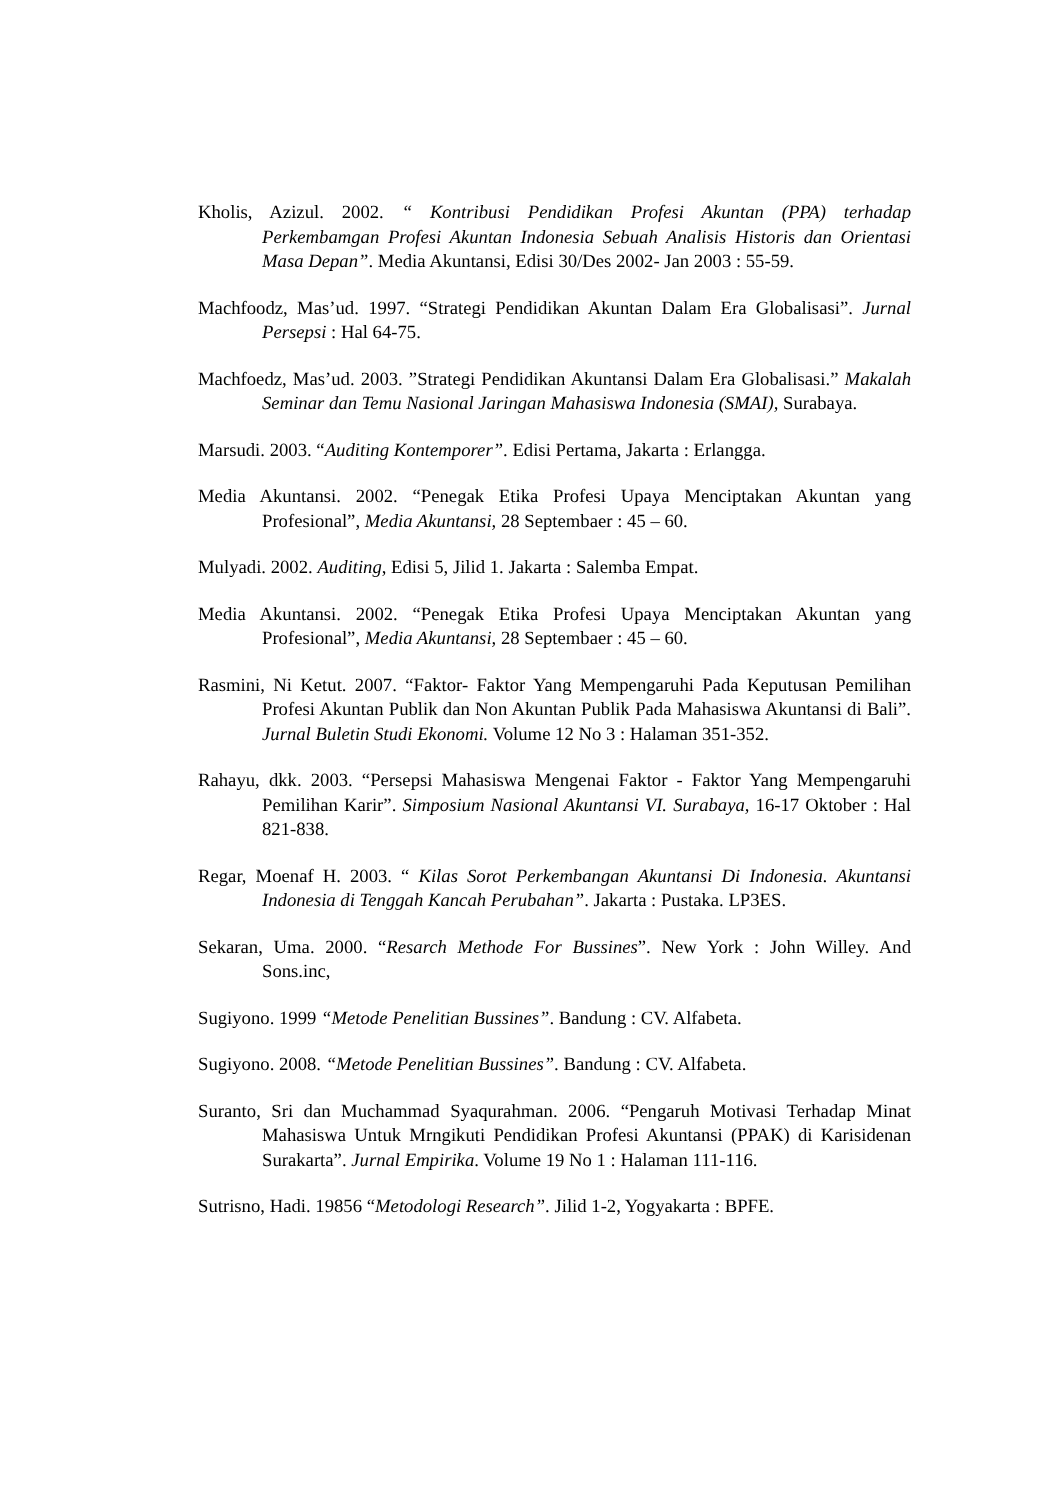Kholis, Azizul. 2002. “ Kontribusi Pendidikan Profesi Akuntan (PPA) terhadap Perkembamgan Profesi Akuntan Indonesia Sebuah Analisis Historis dan Orientasi Masa Depan”. Media Akuntansi, Edisi 30/Des 2002- Jan 2003 : 55-59.
Machfoodz, Mas’ud. 1997. “Strategi Pendidikan Akuntan Dalam Era Globalisasi”. Jurnal Persepsi : Hal 64-75.
Machfoedz, Mas’ud. 2003. ”Strategi Pendidikan Akuntansi Dalam Era Globalisasi.” Makalah Seminar dan Temu Nasional Jaringan Mahasiswa Indonesia (SMAI), Surabaya.
Marsudi. 2003. “Auditing Kontemporer”. Edisi Pertama, Jakarta : Erlangga.
Media Akuntansi. 2002. “Penegak Etika Profesi Upaya Menciptakan Akuntan yang Profesional”, Media Akuntansi, 28 Septembaer : 45 – 60.
Mulyadi. 2002. Auditing, Edisi 5, Jilid 1. Jakarta : Salemba Empat.
Media Akuntansi. 2002. “Penegak Etika Profesi Upaya Menciptakan Akuntan yang Profesional”, Media Akuntansi, 28 Septembaer : 45 – 60.
Rasmini, Ni Ketut. 2007. “Faktor- Faktor Yang Mempengaruhi Pada Keputusan Pemilihan Profesi Akuntan Publik dan Non Akuntan Publik Pada Mahasiswa Akuntansi di Bali”. Jurnal Buletin Studi Ekonomi. Volume 12 No 3 : Halaman 351-352.
Rahayu, dkk. 2003. “Persepsi Mahasiswa Mengenai Faktor - Faktor Yang Mempengaruhi Pemilihan Karir”. Simposium Nasional Akuntansi VI. Surabaya, 16-17 Oktober : Hal 821-838.
Regar, Moenaf H. 2003. “ Kilas Sorot Perkembangan Akuntansi Di Indonesia. Akuntansi Indonesia di Tenggah Kancah Perubahan”. Jakarta : Pustaka. LP3ES.
Sekaran, Uma. 2000. “Resarch Methode For Bussines”. New York : John Willey. And Sons.inc,
Sugiyono. 1999 “Metode Penelitian Bussines”. Bandung : CV. Alfabeta.
Sugiyono. 2008. “Metode Penelitian Bussines”. Bandung : CV. Alfabeta.
Suranto, Sri dan Muchammad Syaqurahman. 2006. “Pengaruh Motivasi Terhadap Minat Mahasiswa Untuk Mrngikuti Pendidikan Profesi Akuntansi (PPAK) di Karisidenan Surakarta”. Jurnal Empirika. Volume 19 No 1 : Halaman 111-116.
Sutrisno, Hadi. 19856 “Metodologi Research”. Jilid 1-2, Yogyakarta : BPFE.